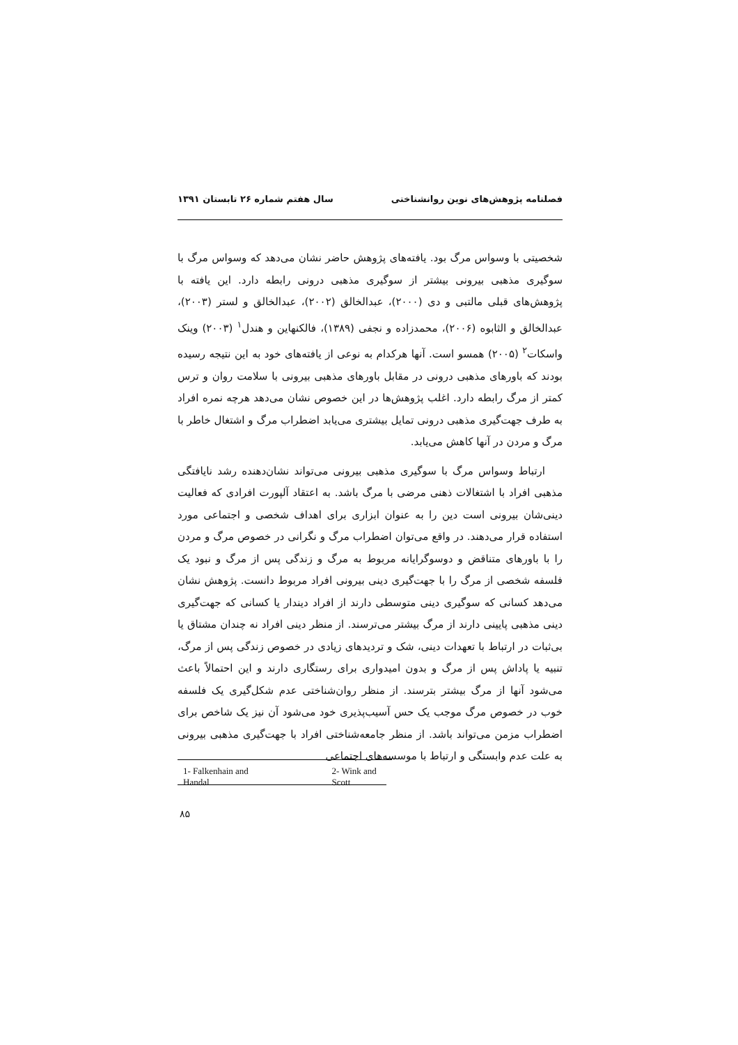فصلنامه پژوهش‌های نوین روانشناختی سال هفتم شماره ۲۶ تابستان ۱۳۹۱
شخصیتی با وسواس مرگ بود. یافته‌های پژوهش حاضر نشان می‌دهد که وسواس مرگ با سوگیری مذهبی بیرونی بیشتر از سوگیری مذهبی درونی رابطه دارد. این یافته با پژوهش‌های قبلی مالتبی و دی (۲۰۰۰)، عبدالخالق (۲۰۰۲)، عبدالخالق و لستر (۲۰۰۳)، عبدالخالق و الثابوه (۲۰۰۶)، محمدزاده و نجفی (۱۳۸۹)، فالکنهاین و هندل<sup>۱</sup> (۲۰۰۳) وینک واسکات<sup>۲</sup> (۲۰۰۵) همسو است. آنها هرکدام به نوعی از یافته‌های خود به این نتیجه رسیده بودند که باورهای مذهبی درونی در مقابل باورهای مذهبی بیرونی با سلامت روان و ترس کمتر از مرگ رابطه دارد. اغلب پژوهش‌ها در این خصوص نشان می‌دهد هرچه نمره افراد به طرف جهت‌گیری مذهبی درونی تمایل بیشتری می‌یابد اضطراب مرگ و اشتغال خاطر با مرگ و مردن در آنها کاهش می‌یابد.
ارتباط وسواس مرگ با سوگیری مذهبی بیرونی می‌تواند نشان‌دهنده رشد نایافتگی مذهبی افراد با اشتغالات ذهنی مرضی با مرگ باشد. به اعتقاد آلپورت افرادی که فعالیت دینی‌شان بیرونی است دین را به عنوان ابزاری برای اهداف شخصی و اجتماعی مورد استفاده قرار می‌دهند. در واقع می‌توان اضطراب مرگ و نگرانی در خصوص مرگ و مردن را با باورهای متناقض و دوسوگرایانه مربوط به مرگ و زندگی پس از مرگ و نبود یک فلسفه شخصی از مرگ را با جهت‌گیری دینی بیرونی افراد مربوط دانست. پژوهش نشان می‌دهد کسانی که سوگیری دینی متوسطی دارند از افراد دیندار یا کسانی که جهت‌گیری دینی مذهبی پایینی دارند از مرگ بیشتر می‌ترسند. از منظر دینی افراد نه چندان مشتاق یا بی‌ثبات در ارتباط با تعهدات دینی، شک و تردیدهای زیادی در خصوص زندگی پس از مرگ، تنبیه یا پاداش پس از مرگ و بدون امیدواری برای رستگاری دارند و این احتمالاً باعث می‌شود آنها از مرگ بیشتر بترسند. از منظر روان‌شناختی عدم شکل‌گیری یک فلسفه خوب در خصوص مرگ موجب یک حس آسیب‌پذیری خود می‌شود آن نیز یک شاخص برای اضطراب مزمن می‌تواند باشد. از منظر جامعه‌شناختی افراد با جهت‌گیری مذهبی بیرونی به علت عدم وابستگی و ارتباط با موسسه‌های اجتماعی
1- Falkenhain and Handal 2- Wink and Scott
۸۵